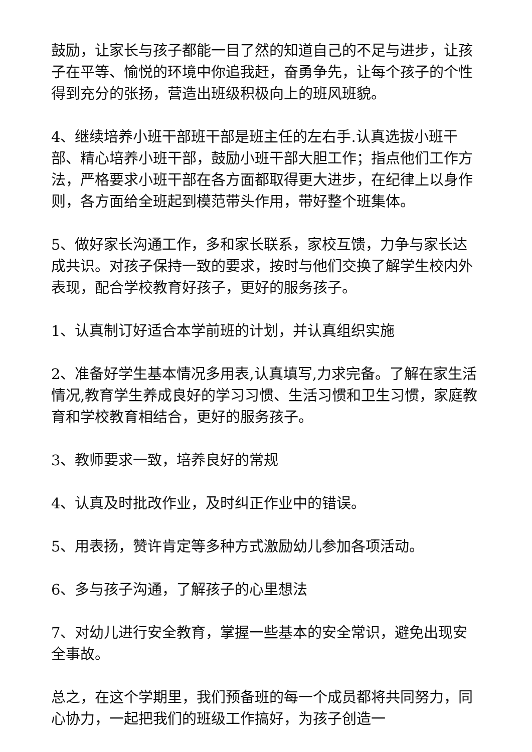鼓励，让家长与孩子都能一目了然的知道自己的不足与进步，让孩子在平等、愉悦的环境中你追我赶，奋勇争先，让每个孩子的个性得到充分的张扬，营造出班级积极向上的班风班貌。
4、继续培养小班干部班干部是班主任的左右手.认真选拔小班干部、精心培养小班干部，鼓励小班干部大胆工作；指点他们工作方法，严格要求小班干部在各方面都取得更大进步，在纪律上以身作则，各方面给全班起到模范带头作用，带好整个班集体。
5、做好家长沟通工作，多和家长联系，家校互馈，力争与家长达成共识。对孩子保持一致的要求，按时与他们交换了解学生校内外表现，配合学校教育好孩子，更好的服务孩子。
1、认真制订好适合本学前班的计划，并认真组织实施
2、准备好学生基本情况多用表,认真填写,力求完备。了解在家生活情况,教育学生养成良好的学习习惯、生活习惯和卫生习惯，家庭教育和学校教育相结合，更好的服务孩子。
3、教师要求一致，培养良好的常规
4、认真及时批改作业，及时纠正作业中的错误。
5、用表扬，赞许肯定等多种方式激励幼儿参加各项活动。
6、多与孩子沟通，了解孩子的心里想法
7、对幼儿进行安全教育，掌握一些基本的安全常识，避免出现安全事故。
总之，在这个学期里，我们预备班的每一个成员都将共同努力，同心协力，一起把我们的班级工作搞好，为孩子创造一